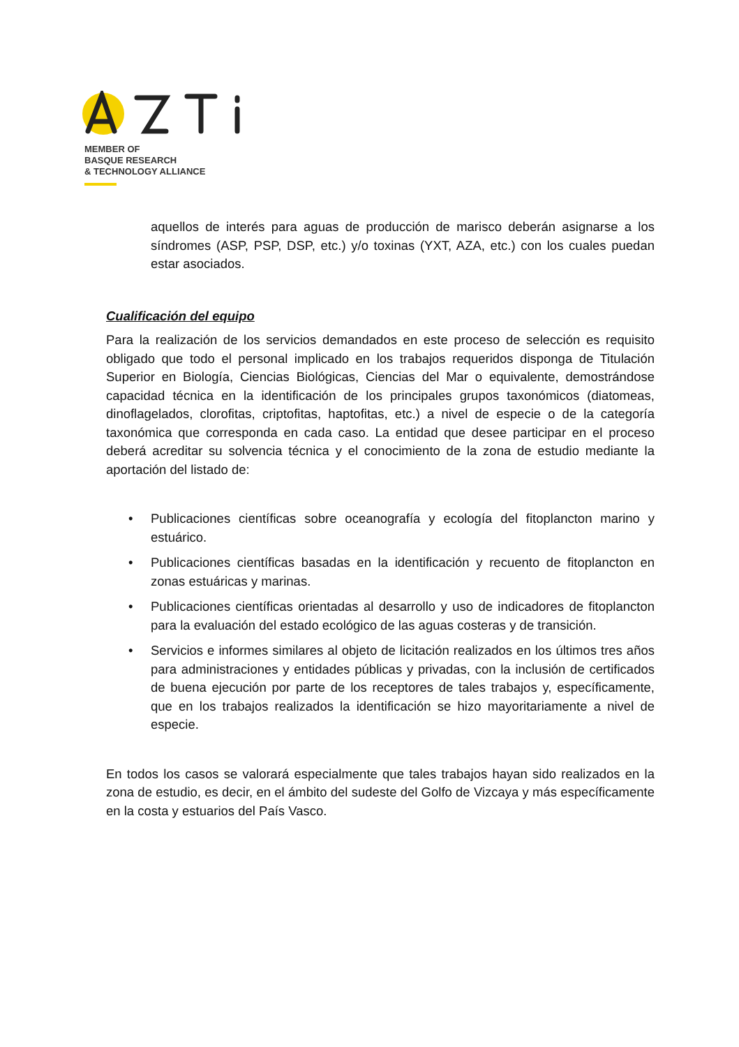MEMBER OF
BASQUE RESEARCH
& TECHNOLOGY ALLIANCE
aquellos de interés para aguas de producción de marisco deberán asignarse a los síndromes (ASP, PSP, DSP, etc.) y/o toxinas (YXT, AZA, etc.) con los cuales puedan estar asociados.
Cualificación del equipo
Para la realización de los servicios demandados en este proceso de selección es requisito obligado que todo el personal implicado en los trabajos requeridos disponga de Titulación Superior en Biología, Ciencias Biológicas, Ciencias del Mar o equivalente, demostrándose capacidad técnica en la identificación de los principales grupos taxonómicos (diatomeas, dinoflagelados, clorofitas, criptofitas, haptofitas, etc.) a nivel de especie o de la categoría taxonómica que corresponda en cada caso. La entidad que desee participar en el proceso deberá acreditar su solvencia técnica y el conocimiento de la zona de estudio mediante la aportación del listado de:
• Publicaciones científicas sobre oceanografía y ecología del fitoplancton marino y estuárico.
• Publicaciones científicas basadas en la identificación y recuento de fitoplancton en zonas estuáricas y marinas.
• Publicaciones científicas orientadas al desarrollo y uso de indicadores de fitoplancton para la evaluación del estado ecológico de las aguas costeras y de transición.
• Servicios e informes similares al objeto de licitación realizados en los últimos tres años para administraciones y entidades públicas y privadas, con la inclusión de certificados de buena ejecución por parte de los receptores de tales trabajos y, específicamente, que en los trabajos realizados la identificación se hizo mayoritariamente a nivel de especie.
En todos los casos se valorará especialmente que tales trabajos hayan sido realizados en la zona de estudio, es decir, en el ámbito del sudeste del Golfo de Vizcaya y más específicamente en la costa y estuarios del País Vasco.